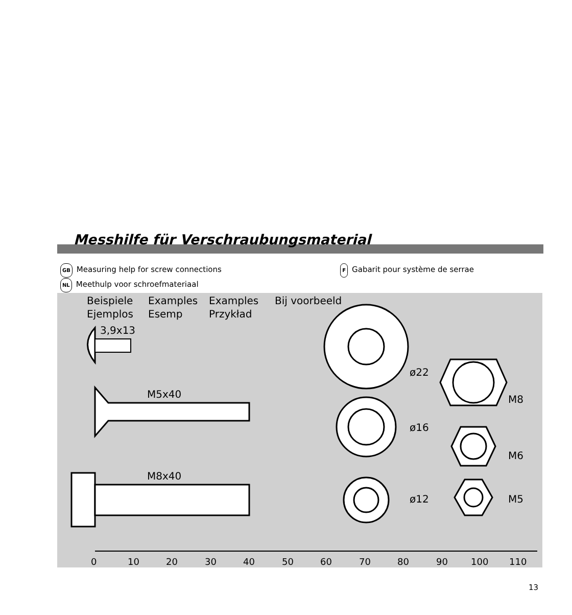Messhilfe für Verschraubungsmaterial
GB Measuring help for screw connections
F Gabarit pour système de serrae
NL Meethulp voor schroefmateriaal
Beispiele
Examples
Examples
Bij voorbeeld
Ejemplos
Esemp
Przykład
3,9x13
M5x40
M8x40
ø22
ø16
ø12
M8
M6
M5
0
10
20
30
40
50
60
70
80
90
100
110
13